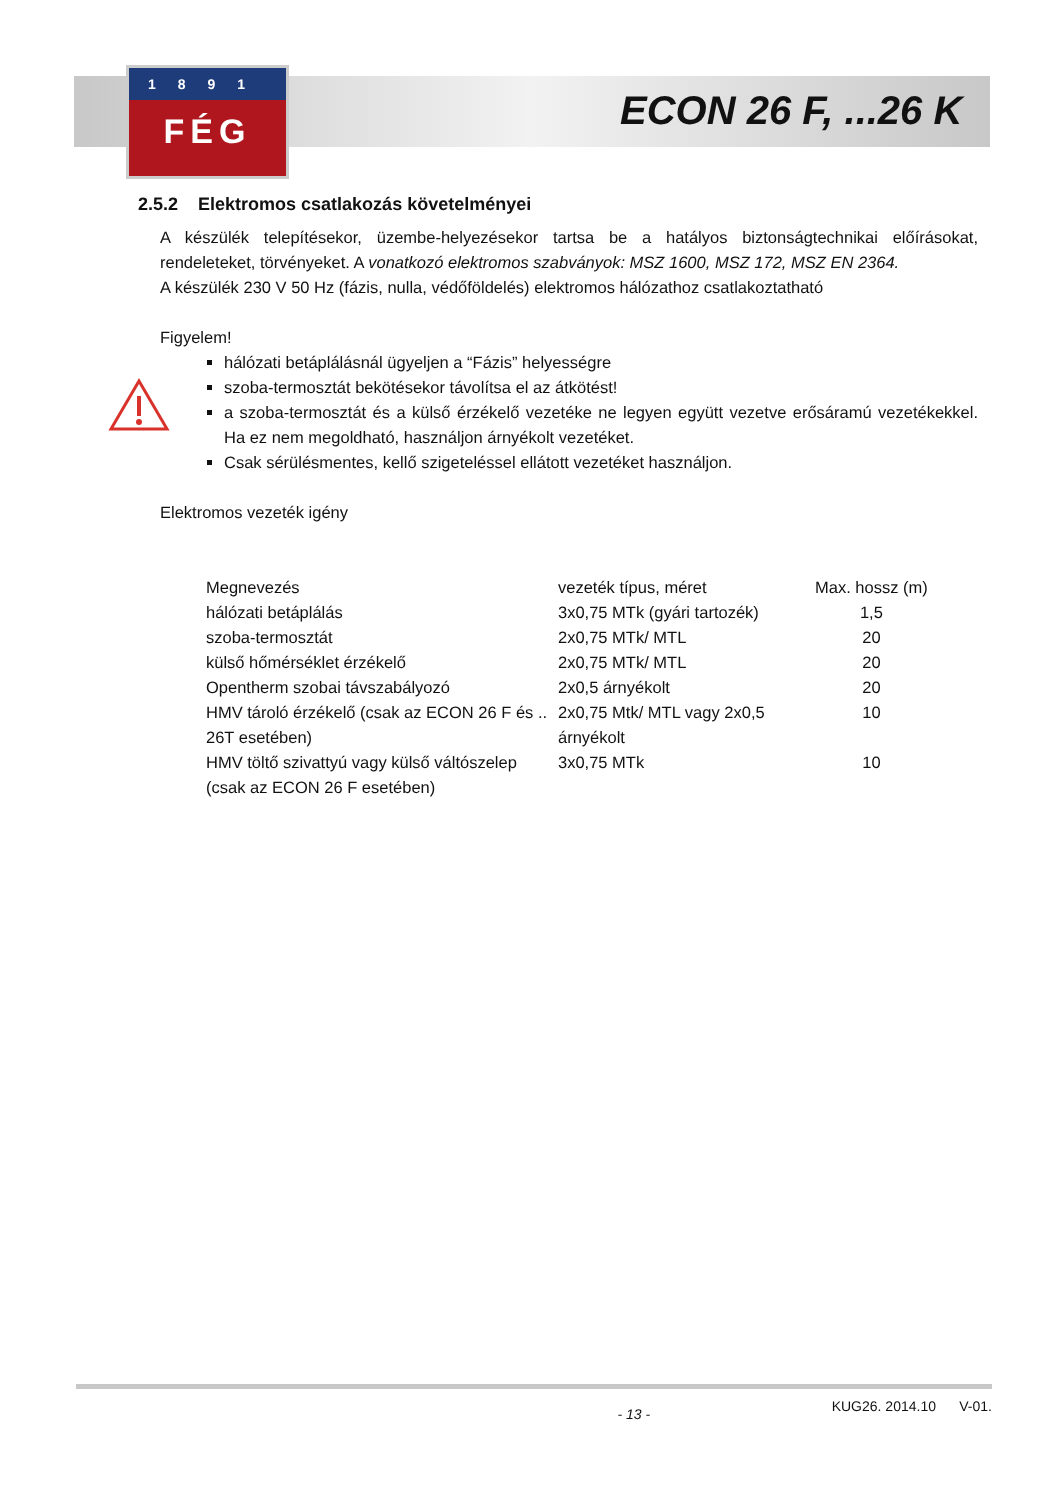1891
FÉG
ECON 26 F, ...26 K
2.5.2 Elektromos csatlakozás követelményei
A készülék telepítésekor, üzembe-helyezésekor tartsa be a hatályos biztonságtechnikai előírásokat, rendeleteket, törvényeket. A vonatkozó elektromos szabványok: MSZ 1600, MSZ 172, MSZ EN 2364.
A készülék 230 V 50 Hz (fázis, nulla, védőföldelés) elektromos hálózathoz csatlakoztatható
Figyelem!
hálózati betáplálásnál ügyeljen a “Fázis” helyességre
szoba-termosztát bekötésekor távolítsa el az átkötést!
a szoba-termosztát és a külső érzékelő vezetéke ne legyen együtt vezetve erősáramú vezetékekkel. Ha ez nem megoldható, használjon árnyékolt vezetéket.
Csak sérülésmentes, kellő szigeteléssel ellátott vezetéket használjon.
Elektromos vezeték igény
| Megnevezés | vezeték típus, méret | Max. hossz (m) |
| --- | --- | --- |
| hálózati betáplálás | 3x0,75 MTk (gyári tartozék) | 1,5 |
| szoba-termosztát | 2x0,75 MTk/ MTL | 20 |
| külső hőmérséklet érzékelő | 2x0,75 MTk/ MTL | 20 |
| Opentherm szobai távszabályozó | 2x0,5 árnyékolt | 20 |
| HMV tároló érzékelő (csak az ECON 26 F és .. 26T esetében) | 2x0,75 Mtk/ MTL vagy 2x0,5 árnyékolt | 10 |
| HMV töltő szivattyú vagy külső váltószelep (csak az ECON 26 F esetében) | 3x0,75 MTk | 10 |
- 13 - KUG26. 2014.10 V-01.